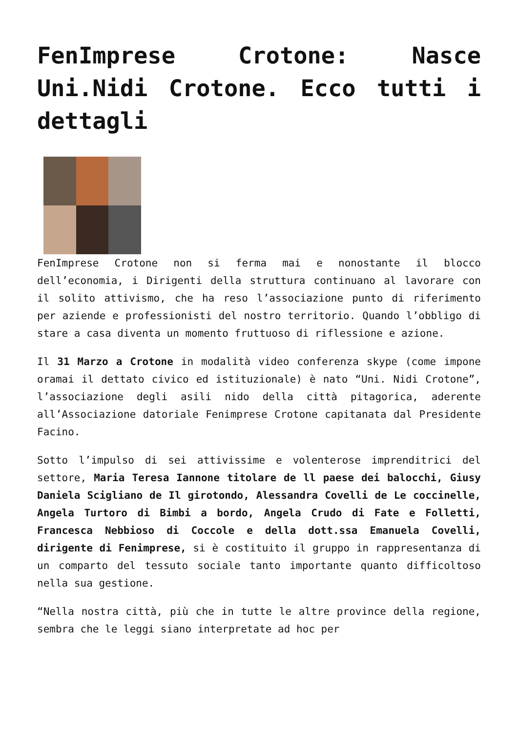FenImprese Crotone: Nasce Uni.Nidi Crotone. Ecco tutti i dettagli
FenImprese Crotone non si ferma mai e nonostante il blocco dell’economia, i Dirigenti della struttura continuano al lavorare con il solito attivismo, che ha reso l’associazione punto di riferimento per aziende e professionisti del nostro territorio. Quando l’obbligo di stare a casa diventa un momento fruttuoso di riflessione e azione.
Il 31 Marzo a Crotone in modalità video conferenza skype (come impone oramai il dettato civico ed istituzionale) è nato “Uni. Nidi Crotone”, l’associazione degli asili nido della città pitagorica, aderente all’Associazione datoriale Fenimprese Crotone capitanata dal Presidente Facino.
Sotto l’impulso di sei attivissime e volenterose imprenditrici del settore, Maria Teresa Iannone titolare de ll paese dei balocchi, Giusy Daniela Scigliano de Il girotondo, Alessandra Covelli de Le coccinelle, Angela Turtoro di Bimbi a bordo, Angela Crudo di Fate e Folletti, Francesca Nebbioso di Coccole e della dott.ssa Emanuela Covelli, dirigente di Fenimprese, si è costituito il gruppo in rappresentanza di un comparto del tessuto sociale tanto importante quanto difficoltoso nella sua gestione.
“Nella nostra città, più che in tutte le altre province della regione, sembra che le leggi siano interpretate ad hoc per